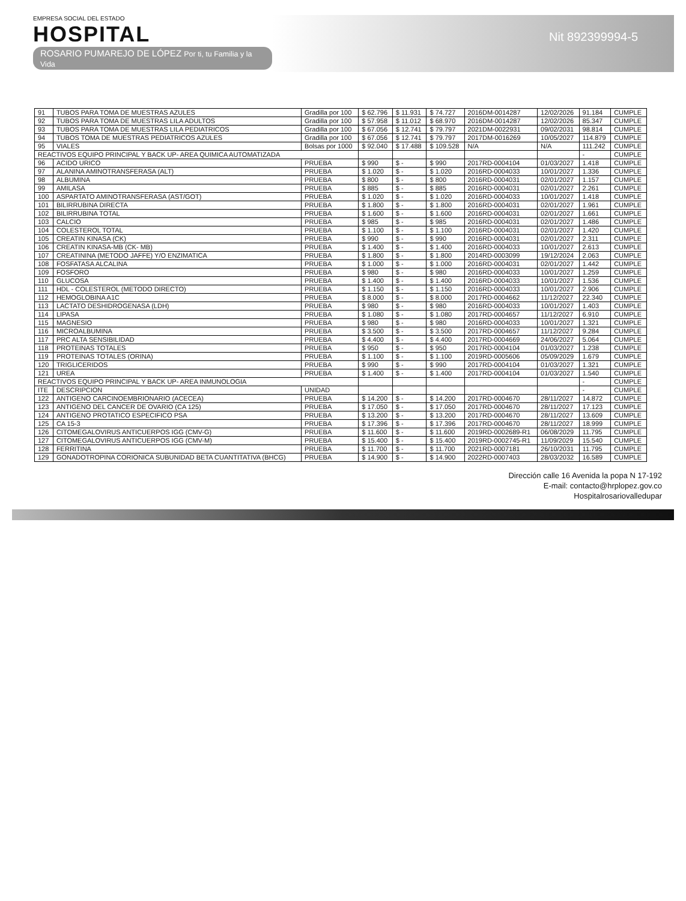EMPRESA SOCIAL DEL ESTADO
HOSPITAL
ROSARIO PUMAREJO DE LÓPEZ Por ti, tu Familia y la Vida
Nit 892399994-5
| 91 | TUBOS PARA TOMA DE MUESTRAS AZULES | Gradilla por 100 | $ 62.796 | $ 11.931 | $ 74.727 | 2016DM-0014287 | 12/02/2026 | 91.184 | CUMPLE |
| 92 | TUBOS PARA TOMA DE MUESTRAS LILA ADULTOS | Gradilla por 100 | $ 57.958 | $ 11.012 | $ 68.970 | 2016DM-0014287 | 12/02/2026 | 85.347 | CUMPLE |
| 93 | TUBOS PARA TOMA DE MUESTRAS LILA PEDIATRICOS | Gradilla por 100 | $ 67.056 | $ 12.741 | $ 79.797 | 2021DM-0022931 | 09/02/2031 | 98.814 | CUMPLE |
| 94 | TUBOS TOMA DE MUESTRAS PEDIATRICOS AZULES | Gradilla por 100 | $ 67.056 | $ 12.741 | $ 79.797 | 2017DM-0016269 | 10/05/2027 | 114.879 | CUMPLE |
| 95 | VIALES | Bolsas por 1000 | $ 92.040 | $ 17.488 | $ 109.528 | N/A | N/A | 111.242 | CUMPLE |
| REACTIVOS EQUIPO PRINCIPAL Y BACK UP- AREA QUIMICA AUTOMATIZADA | | | | | | | | - | CUMPLE |
| 96 | ACIDO URICO | PRUEBA | $ 990 | $ - | $ 990 | 2017RD-0004104 | 01/03/2027 | 1.418 | CUMPLE |
| 97 | ALANINA AMINOTRANSFERASA (ALT) | PRUEBA | $ 1.020 | $ - | $ 1.020 | 2016RD-0004033 | 10/01/2027 | 1.336 | CUMPLE |
| 98 | ALBUMINA | PRUEBA | $ 800 | $ - | $ 800 | 2016RD-0004031 | 02/01/2027 | 1.157 | CUMPLE |
| 99 | AMILASA | PRUEBA | $ 885 | $ - | $ 885 | 2016RD-0004031 | 02/01/2027 | 2.261 | CUMPLE |
| 100 | ASPARTATO AMINOTRANSFERASA (AST/GOT) | PRUEBA | $ 1.020 | $ - | $ 1.020 | 2016RD-0004033 | 10/01/2027 | 1.418 | CUMPLE |
| 101 | BILIRRUBINA DIRECTA | PRUEBA | $ 1.800 | $ - | $ 1.800 | 2016RD-0004031 | 02/01/2027 | 1.961 | CUMPLE |
| 102 | BILIRRUBINA TOTAL | PRUEBA | $ 1.600 | $ - | $ 1.600 | 2016RD-0004031 | 02/01/2027 | 1.661 | CUMPLE |
| 103 | CALCIO | PRUEBA | $ 985 | $ - | $ 985 | 2016RD-0004031 | 02/01/2027 | 1.486 | CUMPLE |
| 104 | COLESTEROL TOTAL | PRUEBA | $ 1.100 | $ - | $ 1.100 | 2016RD-0004031 | 02/01/2027 | 1.420 | CUMPLE |
| 105 | CREATIN KINASA (CK) | PRUEBA | $ 990 | $ - | $ 990 | 2016RD-0004031 | 02/01/2027 | 2.311 | CUMPLE |
| 106 | CREATIN KINASA-MB (CK- MB) | PRUEBA | $ 1.400 | $ - | $ 1.400 | 2016RD-0004033 | 10/01/2027 | 2.613 | CUMPLE |
| 107 | CREATININA (METODO JAFFE) Y/O ENZIMATICA | PRUEBA | $ 1.800 | $ - | $ 1.800 | 2014RD-0003099 | 19/12/2024 | 2.063 | CUMPLE |
| 108 | FOSFATASA ALCALINA | PRUEBA | $ 1.000 | $ - | $ 1.000 | 2016RD-0004031 | 02/01/2027 | 1.442 | CUMPLE |
| 109 | FOSFORO | PRUEBA | $ 980 | $ - | $ 980 | 2016RD-0004033 | 10/01/2027 | 1.259 | CUMPLE |
| 110 | GLUCOSA | PRUEBA | $ 1.400 | $ - | $ 1.400 | 2016RD-0004033 | 10/01/2027 | 1.536 | CUMPLE |
| 111 | HDL - COLESTEROL (METODO DIRECTO) | PRUEBA | $ 1.150 | $ - | $ 1.150 | 2016RD-0004033 | 10/01/2027 | 2.906 | CUMPLE |
| 112 | HEMOGLOBINA A1C | PRUEBA | $ 8.000 | $ - | $ 8.000 | 2017RD-0004662 | 11/12/2027 | 22.340 | CUMPLE |
| 113 | LACTATO DESHIDROGENASA (LDH) | PRUEBA | $ 980 | $ - | $ 980 | 2016RD-0004033 | 10/01/2027 | 1.403 | CUMPLE |
| 114 | LIPASA | PRUEBA | $ 1.080 | $ - | $ 1.080 | 2017RD-0004657 | 11/12/2027 | 6.910 | CUMPLE |
| 115 | MAGNESIO | PRUEBA | $ 980 | $ - | $ 980 | 2016RD-0004033 | 10/01/2027 | 1.321 | CUMPLE |
| 116 | MICROALBUMINA | PRUEBA | $ 3.500 | $ - | $ 3.500 | 2017RD-0004657 | 11/12/2027 | 9.284 | CUMPLE |
| 117 | PRC ALTA SENSIBILIDAD | PRUEBA | $ 4.400 | $ - | $ 4.400 | 2017RD-0004669 | 24/06/2027 | 5.064 | CUMPLE |
| 118 | PROTEINAS TOTALES | PRUEBA | $ 950 | $ - | $ 950 | 2017RD-0004104 | 01/03/2027 | 1.238 | CUMPLE |
| 119 | PROTEINAS TOTALES (ORINA) | PRUEBA | $ 1.100 | $ - | $ 1.100 | 2019RD-0005606 | 05/09/2029 | 1.679 | CUMPLE |
| 120 | TRIGLICERIDOS | PRUEBA | $ 990 | $ - | $ 990 | 2017RD-0004104 | 01/03/2027 | 1.321 | CUMPLE |
| 121 | UREA | PRUEBA | $ 1.400 | $ - | $ 1.400 | 2017RD-0004104 | 01/03/2027 | 1.540 | CUMPLE |
| REACTIVOS EQUIPO PRINCIPAL Y BACK UP- AREA INMUNOLOGIA | | | | | | | | - | CUMPLE |
| ITE | DESCRIPCION | UNIDAD | | | | | | - | CUMPLE |
| 122 | ANTIGENO CARCINOEMBRIONARIO (ACECEA) | PRUEBA | $ 14.200 | $ - | $ 14.200 | 2017RD-0004670 | 28/11/2027 | 14.872 | CUMPLE |
| 123 | ANTIGENO DEL CANCER DE OVARIO (CA 125) | PRUEBA | $ 17.050 | $ - | $ 17.050 | 2017RD-0004670 | 28/11/2027 | 17.123 | CUMPLE |
| 124 | ANTIGENO PROTATICO ESPECIFICO PSA | PRUEBA | $ 13.200 | $ - | $ 13.200 | 2017RD-0004670 | 28/11/2027 | 13.609 | CUMPLE |
| 125 | CA 15-3 | PRUEBA | $ 17.396 | $ - | $ 17.396 | 2017RD-0004670 | 28/11/2027 | 18.999 | CUMPLE |
| 126 | CITOMEGALOVIRUS ANTICUERPOS IGG (CMV-G) | PRUEBA | $ 11.600 | $ - | $ 11.600 | 2019RD-0002689-R1 | 06/08/2029 | 11.795 | CUMPLE |
| 127 | CITOMEGALOVIRUS ANTICUERPOS IGG (CMV-M) | PRUEBA | $ 15.400 | $ - | $ 15.400 | 2019RD-0002745-R1 | 11/09/2029 | 15.540 | CUMPLE |
| 128 | FERRITINA | PRUEBA | $ 11.700 | $ - | $ 11.700 | 2021RD-0007181 | 26/10/2031 | 11.795 | CUMPLE |
| 129 | GONADOTROPINA CORIONICA SUBUNIDAD BETA CUANTITATIVA (BHCG) | PRUEBA | $ 14.900 | $ - | $ 14.900 | 2022RD-0007403 | 28/03/2032 | 16.589 | CUMPLE |
Dirección calle 16 Avenida la popa N 17-192
E-mail: contacto@hrplopez.gov.co
Hospitalrosariovalledupar